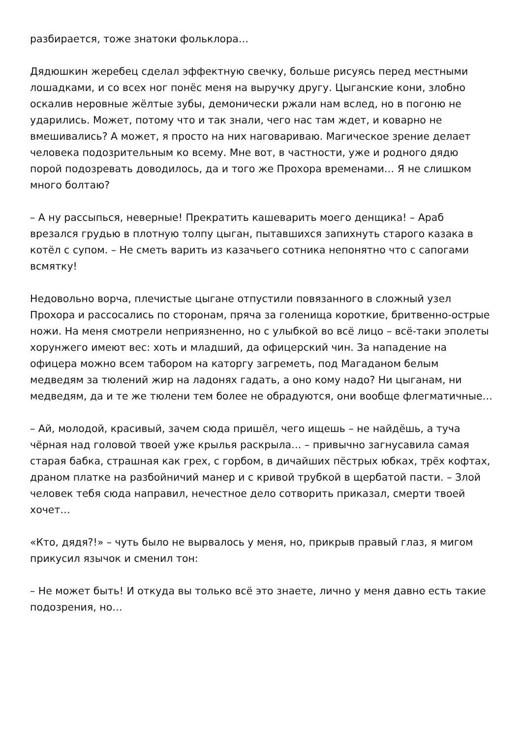разбирается, тоже знатоки фольклора…
Дядюшкин жеребец сделал эффектную свечку, больше рисуясь перед местными лошадками, и со всех ног понёс меня на выручку другу. Цыганские кони, злобно оскалив неровные жёлтые зубы, демонически ржали нам вслед, но в погоню не ударились. Может, потому что и так знали, чего нас там ждет, и коварно не вмешивались? А может, я просто на них наговариваю. Магическое зрение делает человека подозрительным ко всему. Мне вот, в частности, уже и родного дядю порой подозревать доводилось, да и того же Прохора временами… Я не слишком много болтаю?
– А ну рассыпься, неверные! Прекратить кашеварить моего денщика! – Араб врезался грудью в плотную толпу цыган, пытавшихся запихнуть старого казака в котёл с супом. – Не сметь варить из казачьего сотника непонятно что с сапогами всмятку!
Недовольно ворча, плечистые цыгане отпустили повязанного в сложный узел Прохора и рассосались по сторонам, пряча за голенища короткие, бритвенно-острые ножи. На меня смотрели неприязненно, но с улыбкой во всё лицо – всё-таки эполеты хорунжего имеют вес: хоть и младший, да офицерский чин. За нападение на офицера можно всем табором на каторгу загреметь, под Магаданом белым медведям за тюлений жир на ладонях гадать, а оно кому надо? Ни цыганам, ни медведям, да и те же тюлени тем более не обрадуются, они вообще флегматичные…
– Ай, молодой, красивый, зачем сюда пришёл, чего ищешь – не найдёшь, а туча чёрная над головой твоей уже крылья раскрыла… – привычно загнусавила самая старая бабка, страшная как грех, с горбом, в дичайших пёстрых юбках, трёх кофтах, драном платке на разбойничий манер и с кривой трубкой в щербатой пасти. – Злой человек тебя сюда направил, нечестное дело сотворить приказал, смерти твоей хочет…
«Кто, дядя?!» – чуть было не вырвалось у меня, но, прикрыв правый глаз, я мигом прикусил язычок и сменил тон:
– Не может быть! И откуда вы только всё это знаете, лично у меня давно есть такие подозрения, но…